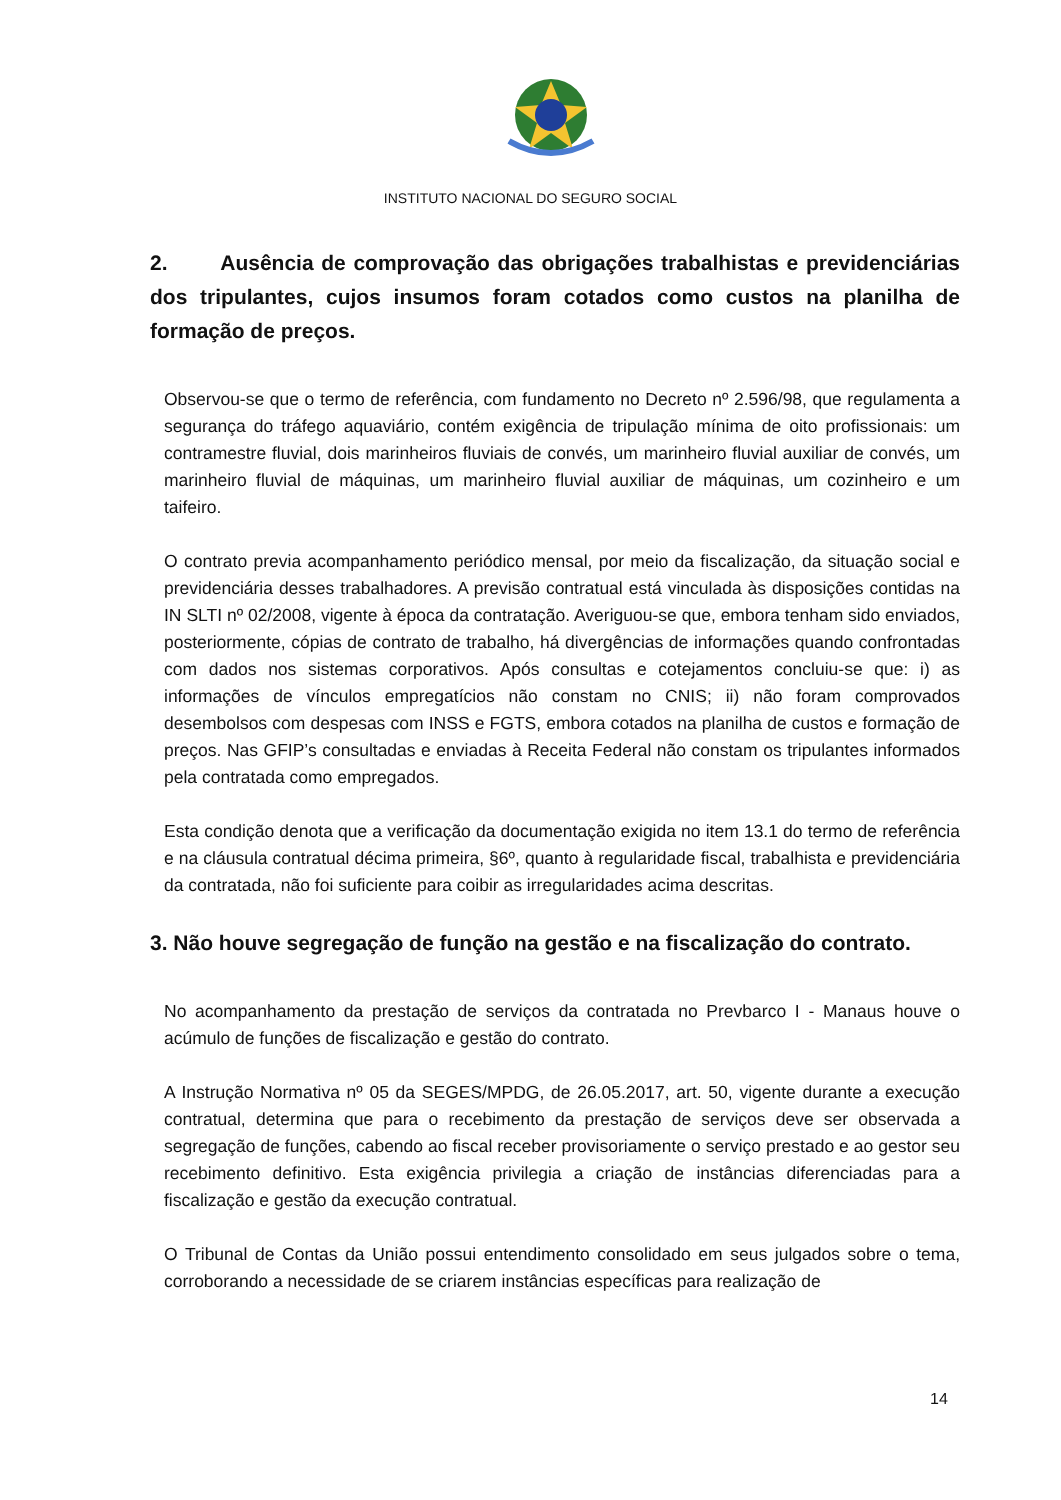INSTITUTO NACIONAL DO SEGURO SOCIAL
2. Ausência de comprovação das obrigações trabalhistas e previdenciárias dos tripulantes, cujos insumos foram cotados como custos na planilha de formação de preços.
Observou-se que o termo de referência, com fundamento no Decreto nº 2.596/98, que regulamenta a segurança do tráfego aquaviário, contém exigência de tripulação mínima de oito profissionais: um contramestre fluvial, dois marinheiros fluviais de convés, um marinheiro fluvial auxiliar de convés, um marinheiro fluvial de máquinas, um marinheiro fluvial auxiliar de máquinas, um cozinheiro e um taifeiro.
O contrato previa acompanhamento periódico mensal, por meio da fiscalização, da situação social e previdenciária desses trabalhadores. A previsão contratual está vinculada às disposições contidas na IN SLTI nº 02/2008, vigente à época da contratação. Averiguou-se que, embora tenham sido enviados, posteriormente, cópias de contrato de trabalho, há divergências de informações quando confrontadas com dados nos sistemas corporativos. Após consultas e cotejamentos concluiu-se que: i) as informações de vínculos empregatícios não constam no CNIS; ii) não foram comprovados desembolsos com despesas com INSS e FGTS, embora cotados na planilha de custos e formação de preços. Nas GFIP’s consultadas e enviadas à Receita Federal não constam os tripulantes informados pela contratada como empregados.
Esta condição denota que a verificação da documentação exigida no item 13.1 do termo de referência e na cláusula contratual décima primeira, §6º, quanto à regularidade fiscal, trabalhista e previdenciária da contratada, não foi suficiente para coibir as irregularidades acima descritas.
3. Não houve segregação de função na gestão e na fiscalização do contrato.
No acompanhamento da prestação de serviços da contratada no Prevbarco I - Manaus houve o acúmulo de funções de fiscalização e gestão do contrato.
A Instrução Normativa nº 05 da SEGES/MPDG, de 26.05.2017, art. 50, vigente durante a execução contratual, determina que para o recebimento da prestação de serviços deve ser observada a segregação de funções, cabendo ao fiscal receber provisoriamente o serviço prestado e ao gestor seu recebimento definitivo. Esta exigência privilegia a criação de instâncias diferenciadas para a fiscalização e gestão da execução contratual.
O Tribunal de Contas da União possui entendimento consolidado em seus julgados sobre o tema, corroborando a necessidade de se criarem instâncias específicas para realização de
14